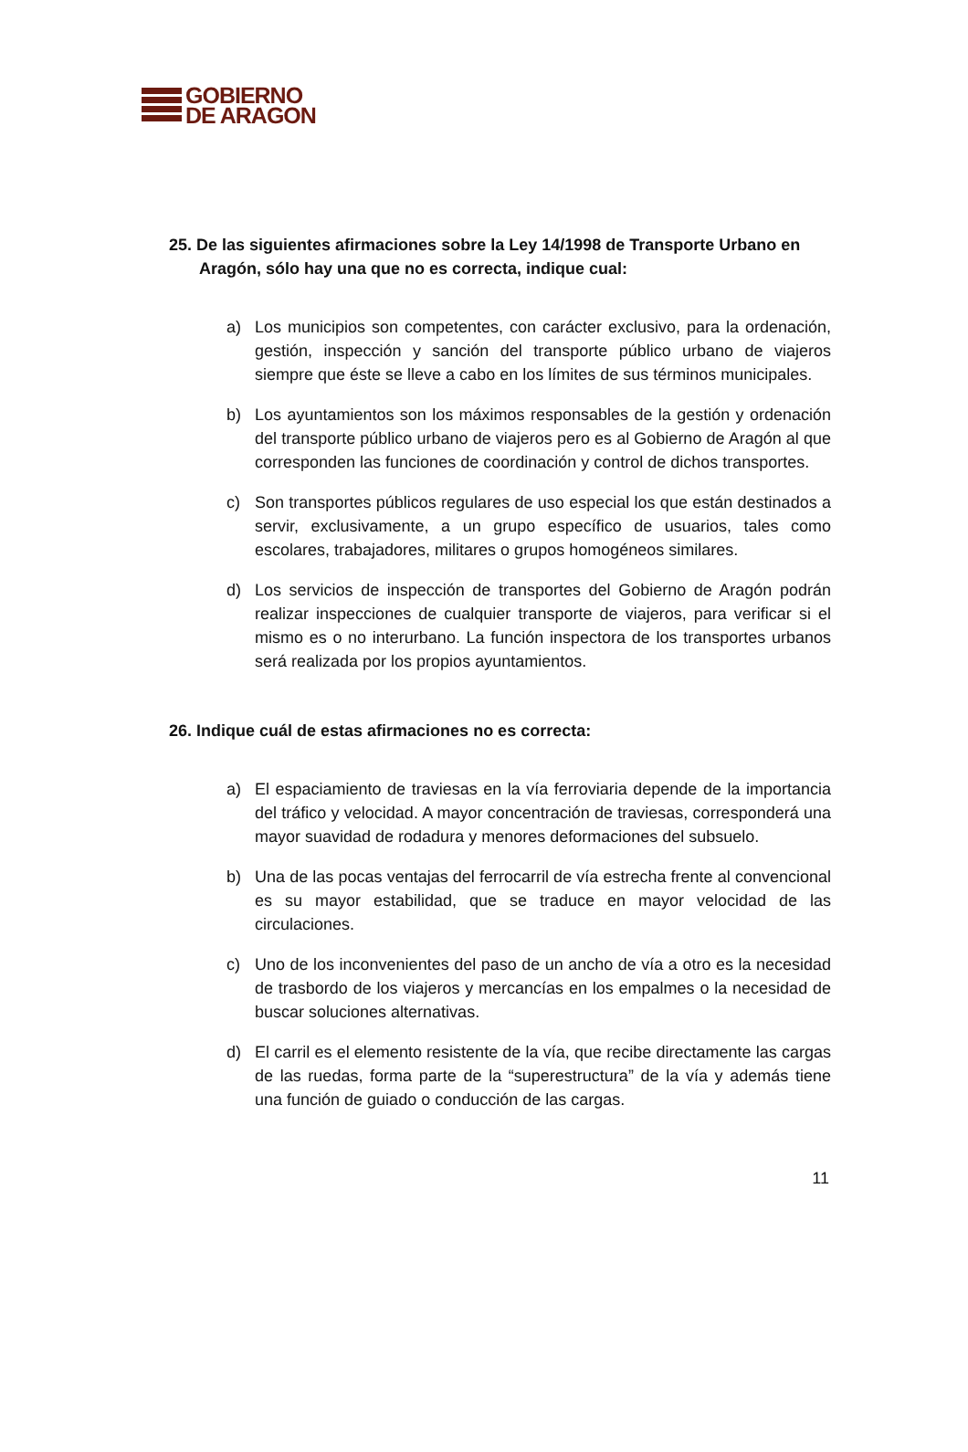GOBIERNO
DE ARAGON
25. De las siguientes afirmaciones sobre la Ley 14/1998 de Transporte Urbano en Aragón, sólo hay una que no es correcta, indique cual:
a) Los municipios son competentes, con carácter exclusivo, para la ordenación, gestión, inspección y sanción del transporte público urbano de viajeros siempre que éste se lleve a cabo en los límites de sus términos municipales.
b) Los ayuntamientos son los máximos responsables de la gestión y ordenación del transporte público urbano de viajeros pero es al Gobierno de Aragón al que corresponden las funciones de coordinación y control de dichos transportes.
c) Son transportes públicos regulares de uso especial los que están destinados a servir, exclusivamente, a un grupo específico de usuarios, tales como escolares, trabajadores, militares o grupos homogéneos similares.
d) Los servicios de inspección de transportes del Gobierno de Aragón podrán realizar inspecciones de cualquier transporte de viajeros, para verificar si el mismo es o no interurbano. La función inspectora de los transportes urbanos será realizada por los propios ayuntamientos.
26. Indique cuál de estas afirmaciones no es correcta:
a) El espaciamiento de traviesas en la vía ferroviaria depende de la importancia del tráfico y velocidad. A mayor concentración de traviesas, corresponderá una mayor suavidad de rodadura y menores deformaciones del subsuelo.
b) Una de las pocas ventajas del ferrocarril de vía estrecha frente al convencional es su mayor estabilidad, que se traduce en mayor velocidad de las circulaciones.
c) Uno de los inconvenientes del paso de un ancho de vía a otro es la necesidad de trasbordo de los viajeros y mercancías en los empalmes o la necesidad de buscar soluciones alternativas.
d) El carril es el elemento resistente de la vía, que recibe directamente las cargas de las ruedas, forma parte de la “superestructura” de la vía y además tiene una función de guiado o conducción de las cargas.
11